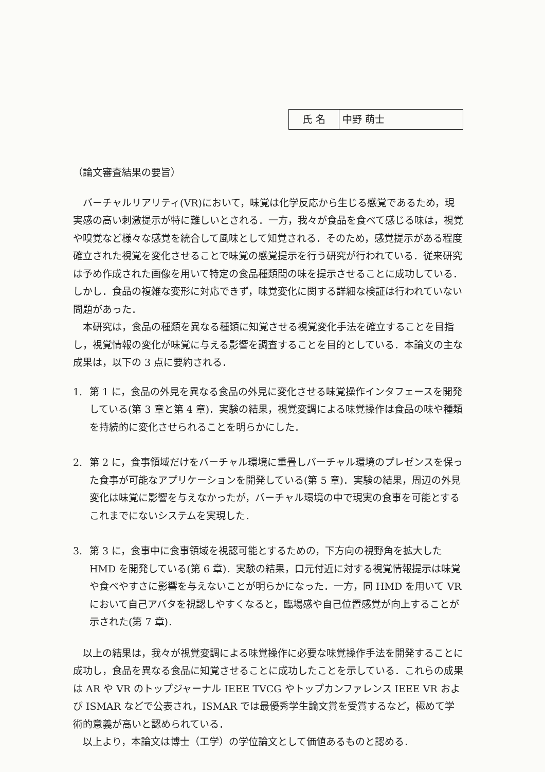| 氏 名 | 中野 萌士 |
（論文審査結果の要旨）
バーチャルリアリティ(VR)において，味覚は化学反応から生じる感覚であるため，現実感の高い刺激提示が特に難しいとされる．一方，我々が食品を食べて感じる味は，視覚や嗅覚など様々な感覚を統合して風味として知覚される．そのため，感覚提示がある程度確立された視覚を変化させることで味覚の感覚提示を行う研究が行われている．従来研究は予め作成された画像を用いて特定の食品種類間の味を提示させることに成功している．しかし．食品の複雑な変形に対応できず，味覚変化に関する詳細な検証は行われていない問題があった．
本研究は，食品の種類を異なる種類に知覚させる視覚変化手法を確立することを目指し，視覚情報の変化が味覚に与える影響を調査することを目的としている．本論文の主な成果は，以下の 3 点に要約される．
1. 第 1 に，食品の外見を異なる食品の外見に変化させる味覚操作インタフェースを開発している(第 3 章と第 4 章)．実験の結果，視覚変調による味覚操作は食品の味や種類を持続的に変化させられることを明らかにした．
2. 第 2 に，食事領域だけをバーチャル環境に重畳しバーチャル環境のプレゼンスを保った食事が可能なアプリケーションを開発している(第 5 章)．実験の結果，周辺の外見変化は味覚に影響を与えなかったが，バーチャル環境の中で現実の食事を可能とするこれまでにないシステムを実現した．
3. 第 3 に，食事中に食事領域を視認可能とするための，下方向の視野角を拡大した HMD を開発している(第 6 章)．実験の結果，口元付近に対する視覚情報提示は味覚や食べやすさに影響を与えないことが明らかになった．一方，同 HMD を用いて VR において自己アバタを視認しやすくなると，臨場感や自己位置感覚が向上することが示された(第 7 章)．
以上の結果は，我々が視覚変調による味覚操作に必要な味覚操作手法を開発することに成功し，食品を異なる食品に知覚させることに成功したことを示している．これらの成果は AR や VR のトップジャーナル IEEE TVCG やトップカンファレンス IEEE VR および ISMAR などで公表され，ISMAR では最優秀学生論文賞を受賞するなど，極めて学術的意義が高いと認められている．
以上より，本論文は博士（工学）の学位論文として価値あるものと認める．